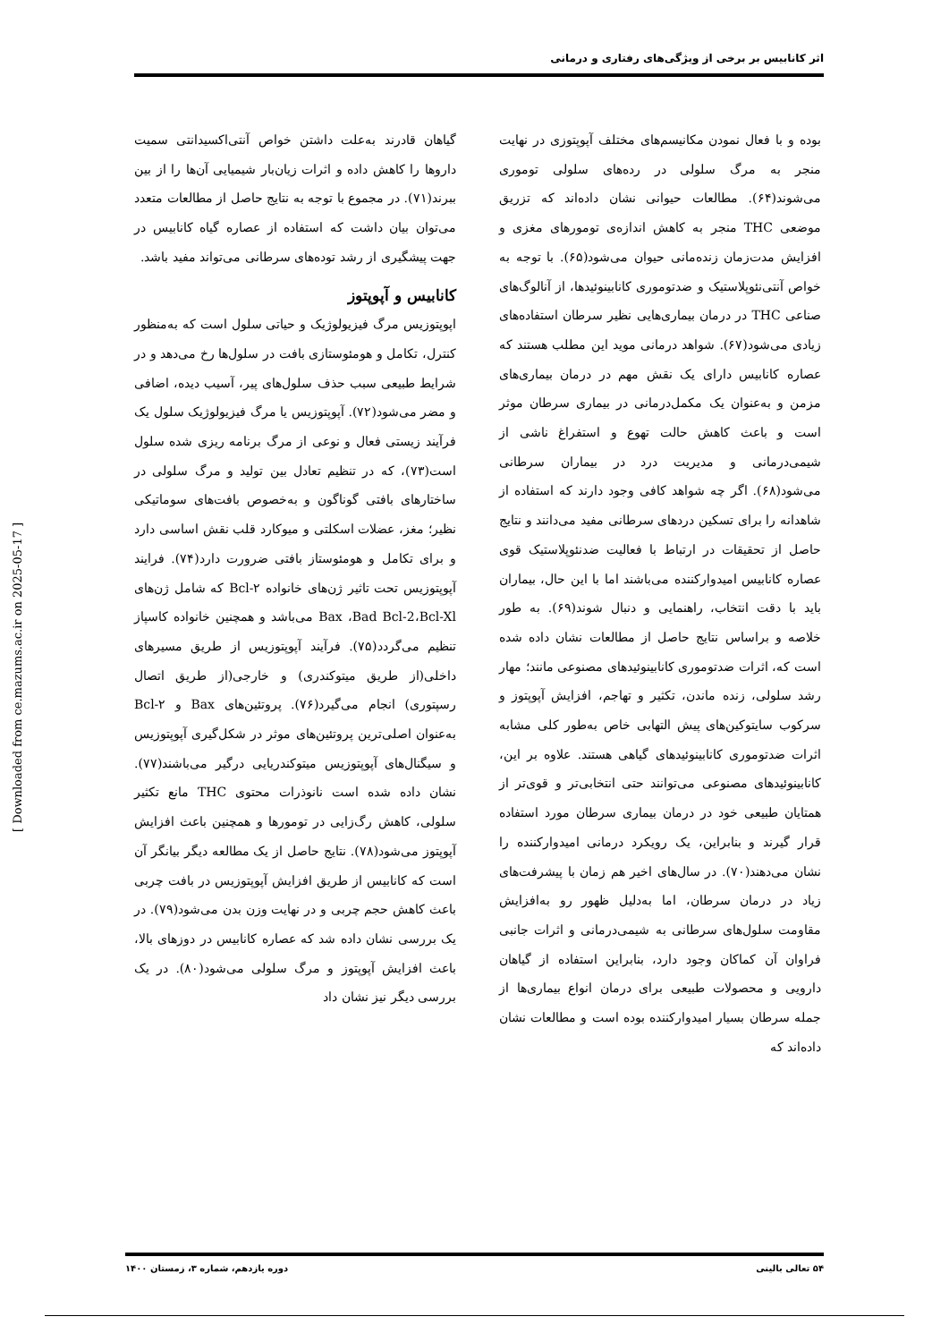اثر کانابیس بر برخی از ویژگی‌های رفتاری و درمانی
بوده و با فعال نمودن مکانیسم‌های مختلف آپوپتوزی در نهایت منجر به مرگ سلولی در رده‌های سلولی توموری می‌شوند(۶۴). مطالعات حیوانی نشان داده‌اند که تزریق موضعی THC منجر به کاهش اندازه‌ی تومورهای مغزی و افزایش مدت‌زمان زنده‌مانی حیوان می‌شود(۶۵). با توجه به خواص آنتی‌نئوپلاستیک و ضدتوموری کانابینوئیدها، از آنالوگ‌های صناعی THC در درمان بیماری‌هایی نظیر سرطان استفاده‌های زیادی می‌شود(۶۷). شواهد درمانی موید این مطلب هستند که عصاره کانابیس دارای یک نقش مهم در درمان بیماری‌های مزمن و به‌عنوان یک مکمل‌درمانی در بیماری سرطان موثر است و باعث کاهش حالت تهوع و استفراغ ناشی از شیمی‌درمانی و مدیریت درد در بیماران سرطانی می‌شود(۶۸). اگر چه شواهد کافی وجود دارند که استفاده از شاهدانه را برای تسکین دردهای سرطانی مفید می‌دانند و نتایج حاصل از تحقیقات در ارتباط با فعالیت ضدنئوپلاستیک قوی عصاره کانابیس امیدوارکننده می‌باشند اما با این حال، بیماران باید با دقت انتخاب، راهنمایی و دنبال شوند(۶۹). به طور خلاصه و براساس نتایج حاصل از مطالعات نشان داده شده است که، اثرات ضدتوموری کانابینوئیدهای مصنوعی مانند؛ مهار رشد سلولی، زنده ماندن، تکثیر و تهاجم، افزایش آپوپتوز و سرکوب سایتوکین‌های پیش التهابی خاص به‌طور کلی مشابه اثرات ضدتوموری کانابینوئیدهای گیاهی هستند. علاوه بر این، کانابینوئیدهای مصنوعی می‌توانند حتی انتخابی‌تر و قوی‌تر از همتایان طبیعی خود در درمان بیماری سرطان مورد استفاده قرار گیرند و بنابراین، یک رویکرد درمانی امیدوارکننده را نشان می‌دهند(۷۰). در سال‌های اخیر هم زمان با پیشرفت‌های زیاد در درمان سرطان، اما به‌دلیل ظهور رو به‌افزایش مقاومت سلول‌های سرطانی به شیمی‌درمانی و اثرات جانبی فراوان آن کماکان وجود دارد، بنابراین استفاده از گیاهان دارویی و محصولات طبیعی برای درمان انواع بیماری‌ها از جمله سرطان بسیار امیدوارکننده بوده است و مطالعات نشان داده‌اند که
گیاهان قادرند به‌علت داشتن خواص آنتی‌اکسیدانتی سمیت داروها را کاهش داده و اثرات زیان‌بار شیمیایی آن‌ها را از بین ببرند(۷۱). در مجموع با توجه به نتایج حاصل از مطالعات متعدد می‌توان بیان داشت که استفاده از عصاره گیاه کانابیس در جهت پیشگیری از رشد توده‌های سرطانی می‌تواند مفید باشد.
کانابیس و آپوپتوز
اپوپتوزیس مرگ فیزیولوژیک و حیاتی سلول است که به‌منظور کنترل، تکامل و هومئوستازی بافت در سلول‌ها رخ می‌دهد و در شرایط طبیعی سبب حذف سلول‌های پیر، آسیب دیده، اضافی و مضر می‌شود(۷۲). آپوپتوزیس یا مرگ فیزیولوژیک سلول یک فرآیند زیستی فعال و نوعی از مرگ برنامه ریزی شده سلول است(۷۳)، که در تنظیم تعادل بین تولید و مرگ سلولی در ساختارهای بافتی گوناگون و به‌خصوص بافت‌های سوماتیکی نظیر؛ مغز، عضلات اسکلتی و میوکارد قلب نقش اساسی دارد و برای تکامل و هومئوستاز بافتی ضرورت دارد(۷۴). فرایند آپوپتوزیس تحت تاثیر ژن‌های خانواده Bcl-۲ که شامل ژن‌های Bax ،Bad Bcl-2،Bcl-Xl می‌باشد و همچنین خانواده کاسپاز تنظیم می‌گردد(۷۵). فرآیند آپوپتوزیس از طریق مسیرهای داخلی(از طریق میتوکندری) و خارجی(از طریق اتصال رسپتوری) انجام می‌گیرد(۷۶). پروتئین‌های Bax و Bcl-۲ به‌عنوان اصلی‌ترین پروتئین‌های موثر در شکل‌گیری آپوپتوزیس و سیگنال‌های آپوپتوزیس میتوکندریایی درگیر می‌باشند(۷۷). نشان داده شده است نانوذرات محتوی THC مانع تکثیر سلولی، کاهش رگ‌زایی در تومورها و همچنین باعث افزایش آپوپتوز می‌شود(۷۸). نتایج حاصل از یک مطالعه دیگر بیانگر آن است که کانابیس از طریق افزایش آپوپتوزیس در بافت چربی باعث کاهش حجم چربی و در نهایت وزن بدن می‌شود(۷۹). در یک بررسی نشان داده شد که عصاره کانابیس در دوزهای بالا، باعث افزایش آپوپتوز و مرگ سلولی می‌شود(۸۰). در یک بررسی دیگر نیز نشان داد
[ Downloaded from ce.mazums.ac.ir on 2025-05-17 ]
۵۴ تعالی بالینی دوره یازدهم، شماره ۳، زمستان ۱۴۰۰